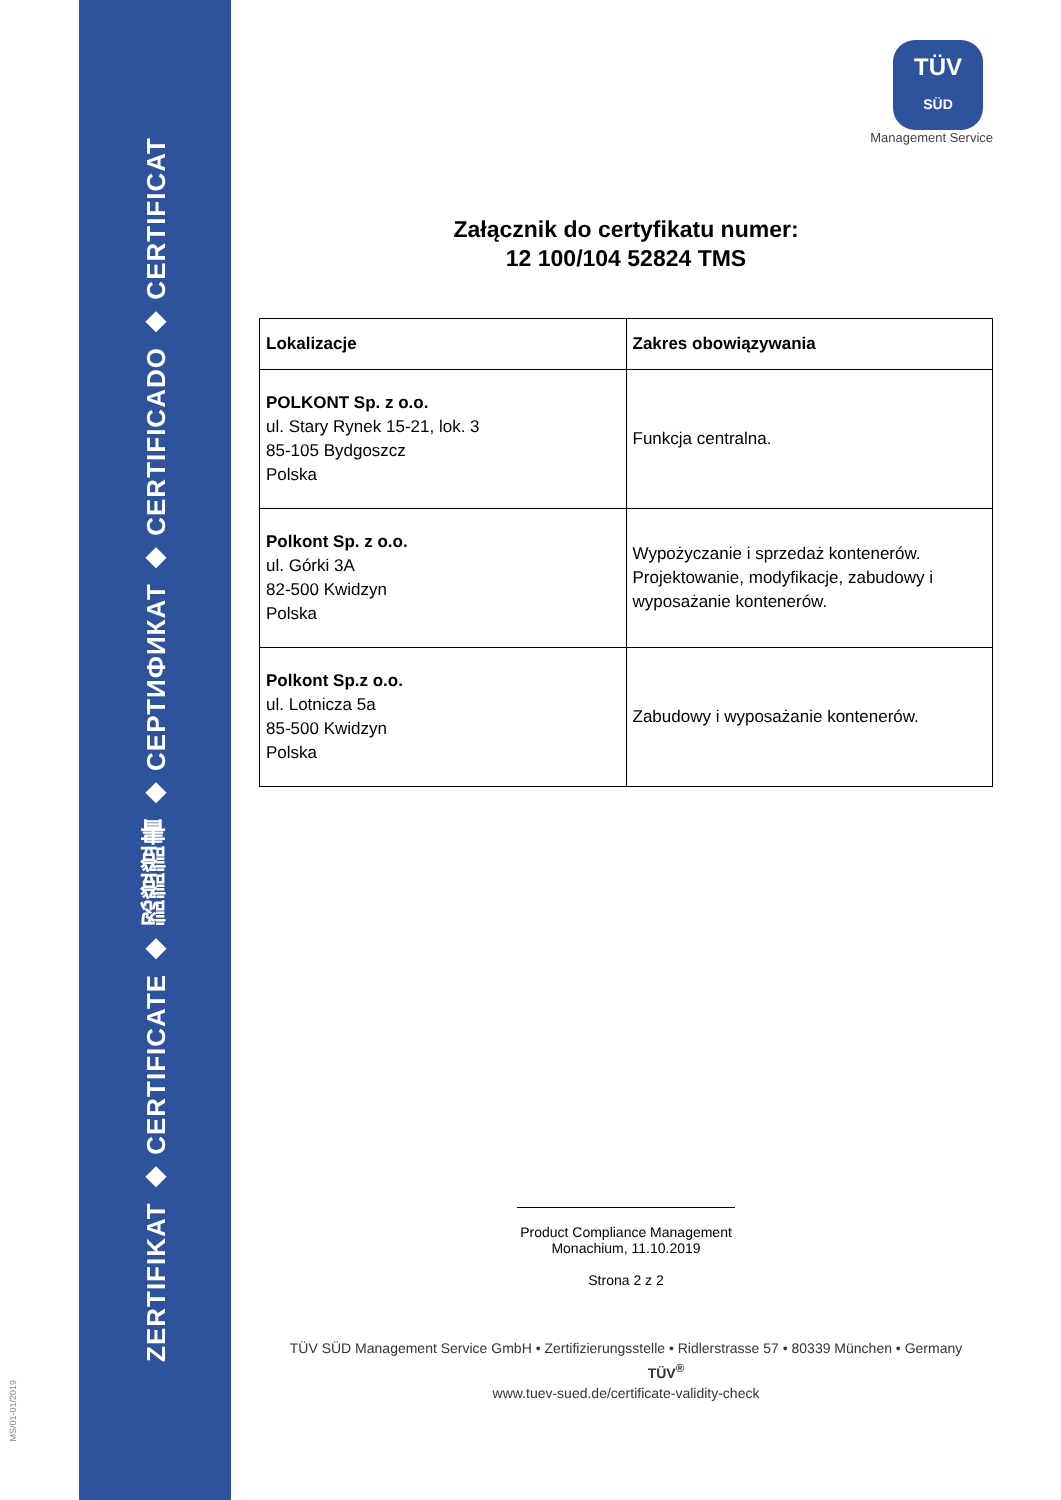ZERTIFIKAT ◆ CERTIFICATE ◆ 認證證書 ◆ СЕРТИФИКАТ ◆ CERTIFICADO ◆ CERTIFICAT
MS/01-01/2019
TÜV
SÜD
Management Service
Załącznik do certyfikatu numer:
12 100/104 52824 TMS
| Lokalizacje | Zakres obowiązywania |
| --- | --- |
| POLKONT Sp. z o.o. ul. Stary Rynek 15-21, lok. 3 85-105 Bydgoszcz Polska | Funkcja centralna. |
| Polkont Sp. z o.o. ul. Górki 3A 82-500 Kwidzyn Polska | Wypożyczanie i sprzedaż kontenerów. Projektowanie, modyfikacje, zabudowy i wyposażanie kontenerów. |
| Polkont Sp.z o.o. ul. Lotnicza 5a 85-500 Kwidzyn Polska | Zabudowy i wyposażanie kontenerów. |
Product Compliance Management
Monachium, 11.10.2019
Strona 2 z 2
TÜV SÜD Management Service GmbH • Zertifizierungsstelle • Ridlerstrasse 57 • 80339 München • Germany TÜV<sup>®</sup>
www.tuev-sued.de/certificate-validity-check